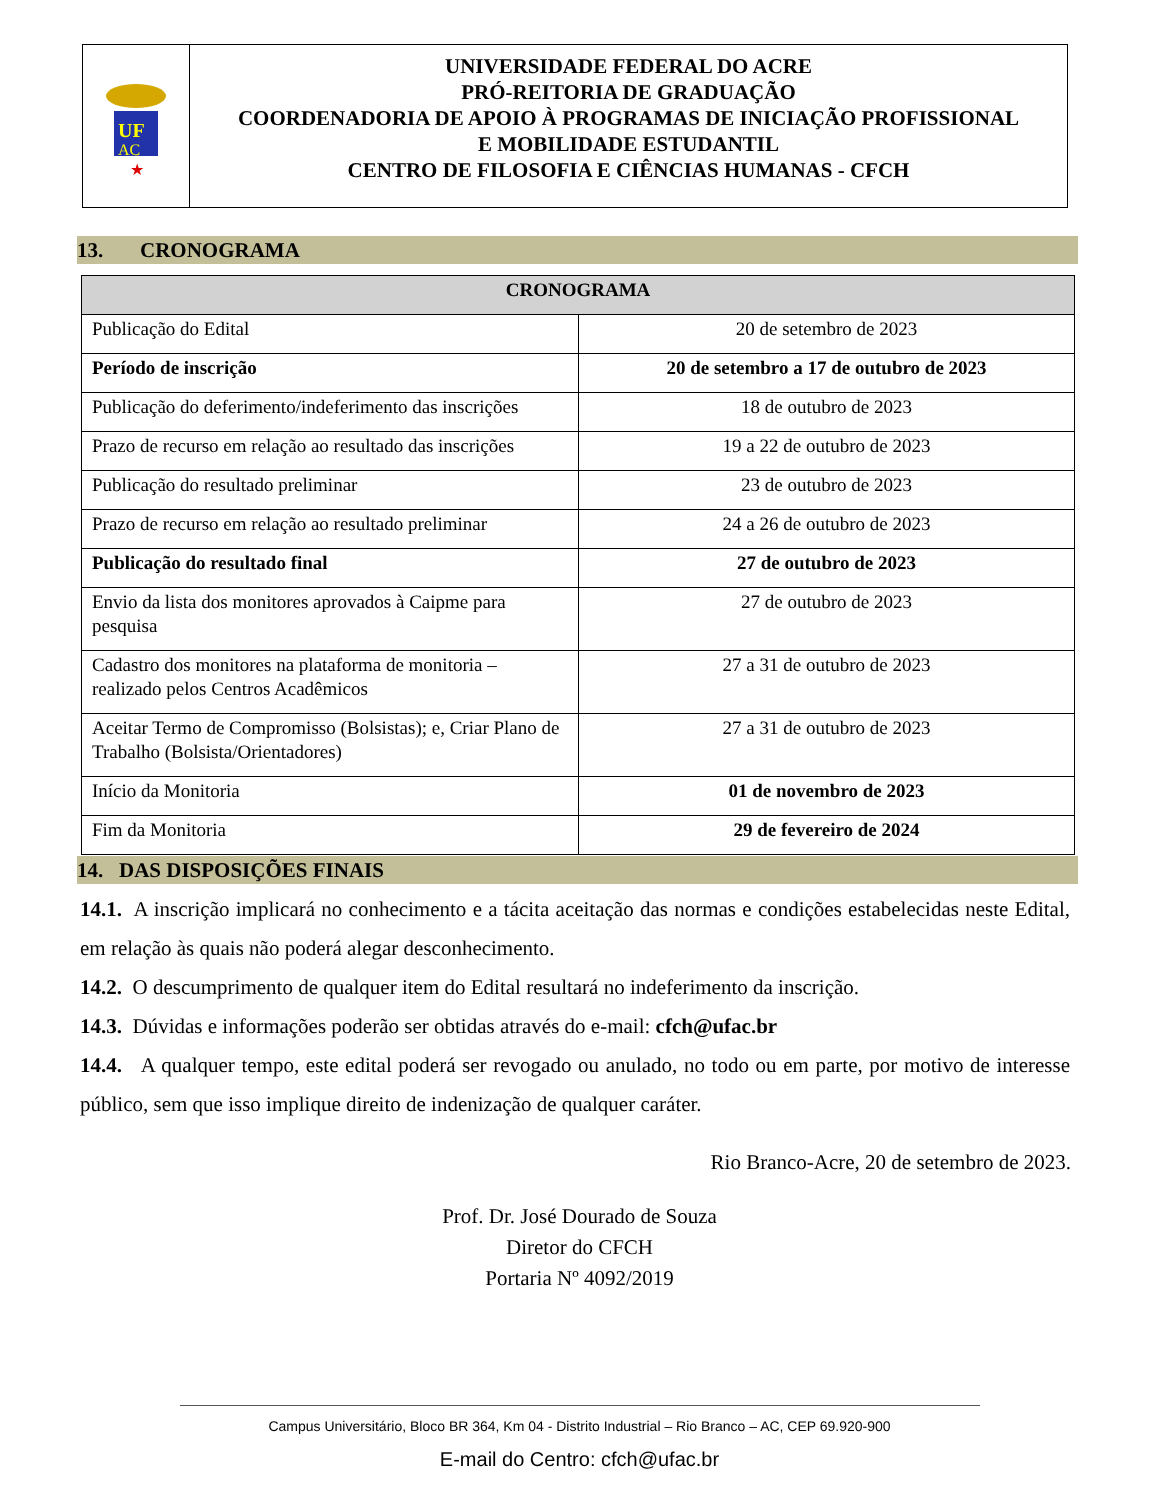UF
AC
★
UNIVERSIDADE FEDERAL DO ACRE
PRÓ-REITORIA DE GRADUAÇÃO
COORDENADORIA DE APOIO À PROGRAMAS DE INICIAÇÃO PROFISSIONAL
E MOBILIDADE ESTUDANTIL
CENTRO DE FILOSOFIA E CIÊNCIAS HUMANAS - CFCH
13. CRONOGRAMA
| CRONOGRAMA | |
| --- | --- |
| Publicação do Edital | 20 de setembro de 2023 |
| Período de inscrição | 20 de setembro a 17 de outubro de 2023 |
| Publicação do deferimento/indeferimento das inscrições | 18 de outubro de 2023 |
| Prazo de recurso em relação ao resultado das inscrições | 19 a 22 de outubro de 2023 |
| Publicação do resultado preliminar | 23 de outubro de 2023 |
| Prazo de recurso em relação ao resultado preliminar | 24 a 26 de outubro de 2023 |
| Publicação do resultado final | 27 de outubro de 2023 |
| Envio da lista dos monitores aprovados à Caipme para pesquisa | 27 de outubro de 2023 |
| Cadastro dos monitores na plataforma de monitoria – realizado pelos Centros Acadêmicos | 27 a 31 de outubro de 2023 |
| Aceitar Termo de Compromisso (Bolsistas); e, Criar Plano de Trabalho (Bolsista/Orientadores) | 27 a 31 de outubro de 2023 |
| Início da Monitoria | 01 de novembro de 2023 |
| Fim da Monitoria | 29 de fevereiro de 2024 |
14. DAS DISPOSIÇÕES FINAIS
14.1. A inscrição implicará no conhecimento e a tácita aceitação das normas e condições estabelecidas neste Edital, em relação às quais não poderá alegar desconhecimento.
14.2. O descumprimento de qualquer item do Edital resultará no indeferimento da inscrição.
14.3. Dúvidas e informações poderão ser obtidas através do e-mail: cfch@ufac.br
14.4. A qualquer tempo, este edital poderá ser revogado ou anulado, no todo ou em parte, por motivo de interesse público, sem que isso implique direito de indenização de qualquer caráter.
Rio Branco-Acre, 20 de setembro de 2023.
Prof. Dr. José Dourado de Souza
Diretor do CFCH
Portaria Nº 4092/2019
Campus Universitário, Bloco BR 364, Km 04 - Distrito Industrial – Rio Branco – AC, CEP 69.920-900
E-mail do Centro: cfch@ufac.br